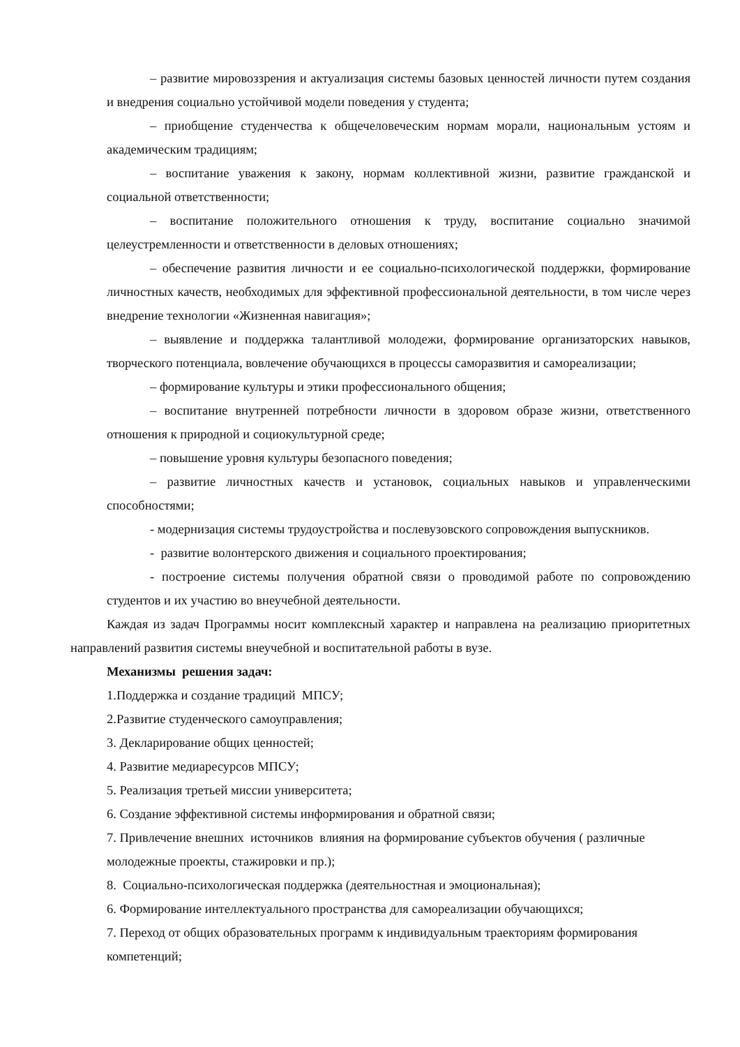– развитие мировоззрения и актуализация системы базовых ценностей личности путем создания и внедрения социально устойчивой модели поведения у студента;
– приобщение студенчества к общечеловеческим нормам морали, национальным устоям и академическим традициям;
– воспитание уважения к закону, нормам коллективной жизни, развитие гражданской и социальной ответственности;
– воспитание положительного отношения к труду, воспитание социально значимой целеустремленности и ответственности в деловых отношениях;
– обеспечение развития личности и ее социально-психологической поддержки, формирование личностных качеств, необходимых для эффективной профессиональной деятельности, в том числе через внедрение технологии «Жизненная навигация»;
– выявление и поддержка талантливой молодежи, формирование организаторских навыков, творческого потенциала, вовлечение обучающихся в процессы саморазвития и самореализации;
– формирование культуры и этики профессионального общения;
– воспитание внутренней потребности личности в здоровом образе жизни, ответственного отношения к природной и социокультурной среде;
– повышение уровня культуры безопасного поведения;
– развитие личностных качеств и установок, социальных навыков и управленческими способностями;
- модернизация системы трудоустройства и послевузовского сопровождения выпускников.
- развитие волонтерского движения и социального проектирования;
- построение системы получения обратной связи о проводимой работе по сопровождению студентов и их участию во внеучебной деятельности.
Каждая из задач Программы носит комплексный характер и направлена на реализацию приоритетных направлений развития системы внеучебной и воспитательной работы в вузе.
Механизмы решения задач:
1.Поддержка и создание традиций МПСУ;
2.Развитие студенческого самоуправления;
3. Декларирование общих ценностей;
4. Развитие медиаресурсов МПСУ;
5. Реализация третьей миссии университета;
6. Создание эффективной системы информирования и обратной связи;
7. Привлечение внешних источников влияния на формирование субъектов обучения ( различные молодежные проекты, стажировки и пр.);
8. Социально-психологическая поддержка (деятельностная и эмоциональная);
6. Формирование интеллектуального пространства для самореализации обучающихся;
7. Переход от общих образовательных программ к индивидуальным траекториям формирования компетенций;